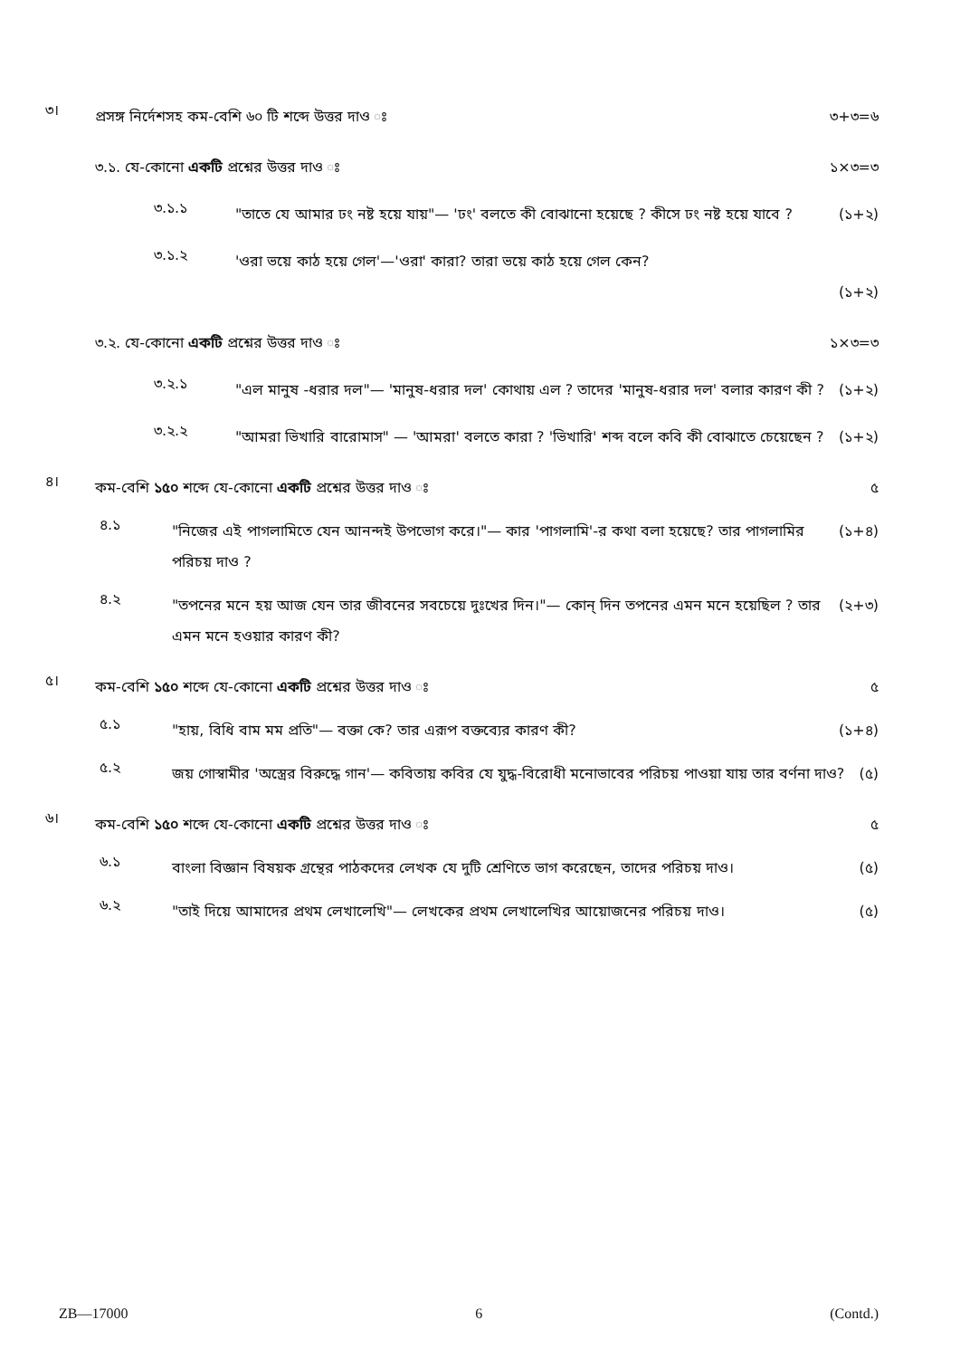৩। প্রসঙ্গ নির্দেশসহ কম-বেশি ৬০ টি শব্দে উত্তর দাও ঃ ৩+৩=৬
৩.১. যে-কোনো একটি প্রশ্নের উত্তর দাও ঃ ১×৩=৩
৩.১.১ "তাতে যে আমার ঢং নষ্ট হয়ে যায়"— 'ঢং' বলতে কী বোঝানো হয়েছে ? কীসে ঢং নষ্ট হয়ে যাবে ? (১+২)
৩.১.২ 'ওরা ভয়ে কাঠ হয়ে গেল'—'ওরা' কারা? তারা ভয়ে কাঠ হয়ে গেল কেন?
(১+২)
৩.২. যে-কোনো একটি প্রশ্নের উত্তর দাও ঃ ১×৩=৩
৩.২.১ "এল মানুষ -ধরার দল"— 'মানুষ-ধরার দল' কোথায় এল ? তাদের 'মানুষ-ধরার দল' বলার কারণ কী ? (১+২)
৩.২.২ "আমরা ভিখারি বারোমাস" — 'আমরা' বলতে কারা ? 'ভিখারি' শব্দ বলে কবি কী বোঝাতে চেয়েছেন ? (১+২)
৪। কম-বেশি ১৫০ শব্দে যে-কোনো একটি প্রশ্নের উত্তর দাও ঃ ৫
৪.১ "নিজের এই পাগলামিতে যেন আনন্দই উপভোগ করে।"— কার 'পাগলামি'-র কথা বলা হয়েছে? তার পাগলামির পরিচয় দাও ? (১+৪)
৪.২ "তপনের মনে হয় আজ যেন তার জীবনের সবচেয়ে দুঃখের দিন।"— কোন্ দিন তপনের এমন মনে হয়েছিল ? তার এমন মনে হওয়ার কারণ কী? (২+৩)
৫। কম-বেশি ১৫০ শব্দে যে-কোনো একটি প্রশ্নের উত্তর দাও ঃ ৫
৫.১ "হায়, বিধি বাম মম প্রতি"— বক্তা কে? তার এরূপ বক্তব্যের কারণ কী? (১+৪)
৫.২ জয় গোস্বামীর 'অস্ত্রের বিরুদ্ধে গান'— কবিতায় কবির যে যুদ্ধ-বিরোধী মনোভাবের পরিচয় পাওয়া যায় তার বর্ণনা দাও? (৫)
৬। কম-বেশি ১৫০ শব্দে যে-কোনো একটি প্রশ্নের উত্তর দাও ঃ ৫
৬.১ বাংলা বিজ্ঞান বিষয়ক গ্রন্থের পাঠকদের লেখক যে দুটি শ্রেণিতে ভাগ করেছেন, তাদের পরিচয় দাও। (৫)
৬.২ "তাই দিয়ে আমাদের প্রথম লেখালেখি"— লেখকের প্রথম লেখালেখির আয়োজনের পরিচয় দাও। (৫)
ZB—17000 6 (Contd.)